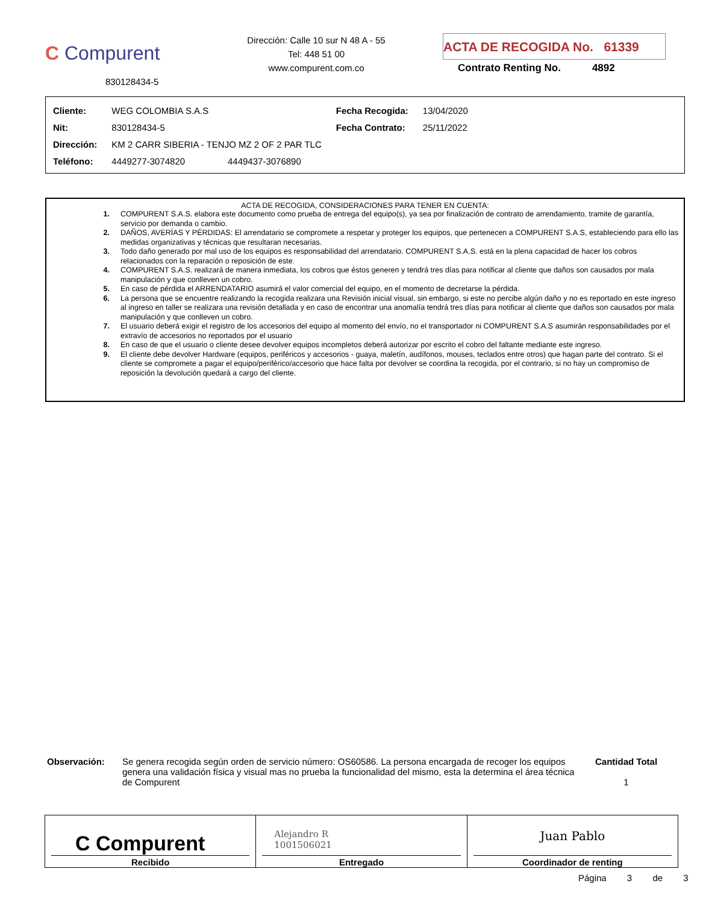C Compurent
830128434-5
Dirección: Calle 10 sur N 48 A - 55
Tel: 448 51 00
www.compurent.com.co
ACTA DE RECOGIDA No. 61339
Contrato Renting No. 4892
| Cliente: | WEG COLOMBIA S.A.S | | Fecha Recogida: | 13/04/2020 |
| Nit: | 830128434-5 | | Fecha Contrato: | 25/11/2022 |
| Dirección: | KM 2 CARR SIBERIA - TENJO MZ 2 OF 2 PAR TLC | | | |
| Teléfono: | 4449277-3074820 4449437-3076890 | | | |
ACTA DE RECOGIDA, CONSIDERACIONES PARA TENER EN CUENTA:
1. COMPURENT S.A.S. elabora este documento como prueba de entrega del equipo(s), ya sea por finalización de contrato de arrendamiento, tramite de garantía, servicio por demanda o cambio.
2. DAÑOS, AVERÍAS Y PÉRDIDAS: El arrendatario se compromete a respetar y proteger los equipos, que pertenecen a COMPURENT S.A.S, estableciendo para ello las medidas organizativas y técnicas que resultaran necesarias.
3. Todo daño generado por mal uso de los equipos es responsabilidad del arrendatario. COMPURENT S.A.S. está en la plena capacidad de hacer los cobros relacionados con la reparación o reposición de este.
4. COMPURENT S.A.S. realizará de manera inmediata, los cobros que éstos generen y tendrá tres días para notificar al cliente que daños son causados por mala manipulación y que conlleven un cobro.
5. En caso de pérdida el ARRENDATARIO asumirá el valor comercial del equipo, en el momento de decretarse la pérdida.
6. La persona que se encuentre realizando la recogida realizara una Revisión inicial visual, sin embargo, si este no percibe algún daño y no es reportado en este ingreso al ingreso en taller se realizara una revisión detallada y en caso de encontrar una anomalía tendrá tres días para notificar al cliente que daños son causados por mala manipulación y que conlleven un cobro.
7. El usuario deberá exigir el registro de los accesorios del equipo al momento del envío, no el transportador ni COMPURENT S.A.S asumirán responsabilidades por el extravío de accesorios no reportados por el usuario
8. En caso de que el usuario o cliente desee devolver equipos incompletos deberá autorizar por escrito el cobro del faltante mediante este ingreso.
9. El cliente debe devolver Hardware (equipos, periféricos y accesorios - guaya, maletín, audífonos, mouses, teclados entre otros) que hagan parte del contrato. Si el cliente se compromete a pagar el equipo/periférico/accesorio que hace falta por devolver se coordina la recogida, por el contrario, si no hay un compromiso de reposición la devolución quedará a cargo del cliente.
Observación: Se genera recogida según orden de servicio número: OS60586. La persona encargada de recoger los equipos genera una validación física y visual mas no prueba la funcionalidad del mismo, esta la determina el área técnica de Compurent
Cantidad Total
1
| C Compurent Recibido | Alejandro R 1001506021 Entregado | Juan Pablo Coordinador de renting |
Página 3 de 3